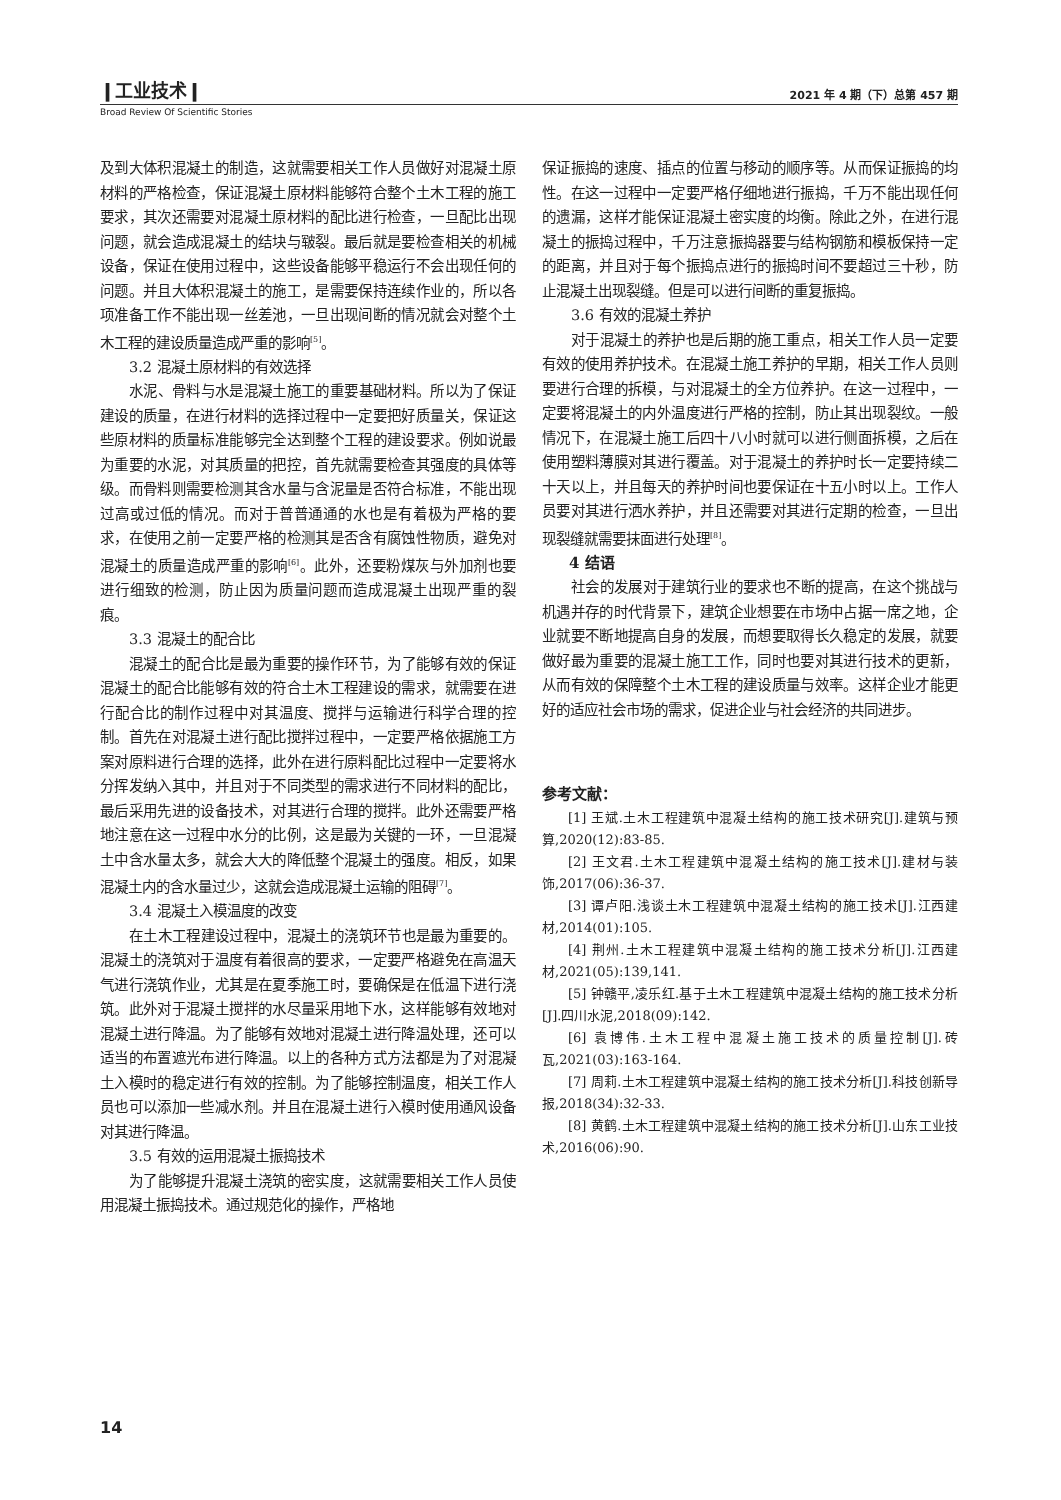❙工业技术❙ 2021 年 4 期（下）总第 457 期
Broad Review Of Scientific Stories
及到大体积混凝土的制造，这就需要相关工作人员做好对混凝土原材料的严格检查，保证混凝土原材料能够符合整个土木工程的施工要求，其次还需要对混凝土原材料的配比进行检查，一旦配比出现问题，就会造成混凝土的结块与皲裂。最后就是要检查相关的机械设备，保证在使用过程中，这些设备能够平稳运行不会出现任何的问题。并且大体积混凝土的施工，是需要保持连续作业的，所以各项准备工作不能出现一丝差池，一旦出现间断的情况就会对整个土木工程的建设质量造成严重的影响<sup>[5]</sup>。
3.2 混凝土原材料的有效选择
水泥、骨料与水是混凝土施工的重要基础材料。所以为了保证建设的质量，在进行材料的选择过程中一定要把好质量关，保证这些原材料的质量标准能够完全达到整个工程的建设要求。例如说最为重要的水泥，对其质量的把控，首先就需要检查其强度的具体等级。而骨料则需要检测其含水量与含泥量是否符合标准，不能出现过高或过低的情况。而对于普普通通的水也是有着极为严格的要求，在使用之前一定要严格的检测其是否含有腐蚀性物质，避免对混凝土的质量造成严重的影响<sup>[6]</sup>。此外，还要粉煤灰与外加剂也要进行细致的检测，防止因为质量问题而造成混凝土出现严重的裂痕。
3.3 混凝土的配合比
混凝土的配合比是最为重要的操作环节，为了能够有效的保证混凝土的配合比能够有效的符合土木工程建设的需求，就需要在进行配合比的制作过程中对其温度、搅拌与运输进行科学合理的控制。首先在对混凝土进行配比搅拌过程中，一定要严格依据施工方案对原料进行合理的选择，此外在进行原料配比过程中一定要将水分挥发纳入其中，并且对于不同类型的需求进行不同材料的配比，最后采用先进的设备技术，对其进行合理的搅拌。此外还需要严格地注意在这一过程中水分的比例，这是最为关键的一环，一旦混凝土中含水量太多，就会大大的降低整个混凝土的强度。相反，如果混凝土内的含水量过少，这就会造成混凝土运输的阻碍<sup>[7]</sup>。
3.4 混凝土入模温度的改变
在土木工程建设过程中，混凝土的浇筑环节也是最为重要的。混凝土的浇筑对于温度有着很高的要求，一定要严格避免在高温天气进行浇筑作业，尤其是在夏季施工时，要确保是在低温下进行浇筑。此外对于混凝土搅拌的水尽量采用地下水，这样能够有效地对混凝土进行降温。为了能够有效地对混凝土进行降温处理，还可以适当的布置遮光布进行降温。以上的各种方式方法都是为了对混凝土入模时的稳定进行有效的控制。为了能够控制温度，相关工作人员也可以添加一些减水剂。并且在混凝土进行入模时使用通风设备对其进行降温。
3.5 有效的运用混凝土振捣技术
为了能够提升混凝土浇筑的密实度，这就需要相关工作人员使用混凝土振捣技术。通过规范化的操作，严格地
保证振捣的速度、插点的位置与移动的顺序等。从而保证振捣的均性。在这一过程中一定要严格仔细地进行振捣，千万不能出现任何的遗漏，这样才能保证混凝土密实度的均衡。除此之外，在进行混凝土的振捣过程中，千万注意振捣器要与结构钢筋和模板保持一定的距离，并且对于每个振捣点进行的振捣时间不要超过三十秒，防止混凝土出现裂缝。但是可以进行间断的重复振捣。
3.6 有效的混凝土养护
对于混凝土的养护也是后期的施工重点，相关工作人员一定要有效的使用养护技术。在混凝土施工养护的早期，相关工作人员则要进行合理的拆模，与对混凝土的全方位养护。在这一过程中，一定要将混凝土的内外温度进行严格的控制，防止其出现裂纹。一般情况下，在混凝土施工后四十八小时就可以进行侧面拆模，之后在使用塑料薄膜对其进行覆盖。对于混凝土的养护时长一定要持续二十天以上，并且每天的养护时间也要保证在十五小时以上。工作人员要对其进行洒水养护，并且还需要对其进行定期的检查，一旦出现裂缝就需要抹面进行处理<sup>[8]</sup>。
4 结语
社会的发展对于建筑行业的要求也不断的提高，在这个挑战与机遇并存的时代背景下，建筑企业想要在市场中占据一席之地，企业就要不断地提高自身的发展，而想要取得长久稳定的发展，就要做好最为重要的混凝土施工工作，同时也要对其进行技术的更新，从而有效的保障整个土木工程的建设质量与效率。这样企业才能更好的适应社会市场的需求，促进企业与社会经济的共同进步。
参考文献：
[1] 王斌.土木工程建筑中混凝土结构的施工技术研究[J].建筑与预算,2020(12):83-85.
[2] 王文君.土木工程建筑中混凝土结构的施工技术[J].建材与装饰,2017(06):36-37.
[3] 谭卢阳.浅谈土木工程建筑中混凝土结构的施工技术[J].江西建材,2014(01):105.
[4] 荆州.土木工程建筑中混凝土结构的施工技术分析[J].江西建材,2021(05):139,141.
[5] 钟赣平,凌乐红.基于土木工程建筑中混凝土结构的施工技术分析[J].四川水泥,2018(09):142.
[6] 袁博伟.土木工程中混凝土施工技术的质量控制[J].砖瓦,2021(03):163-164.
[7] 周莉.土木工程建筑中混凝土结构的施工技术分析[J].科技创新导报,2018(34):32-33.
[8] 黄鹤.土木工程建筑中混凝土结构的施工技术分析[J].山东工业技术,2016(06):90.
14